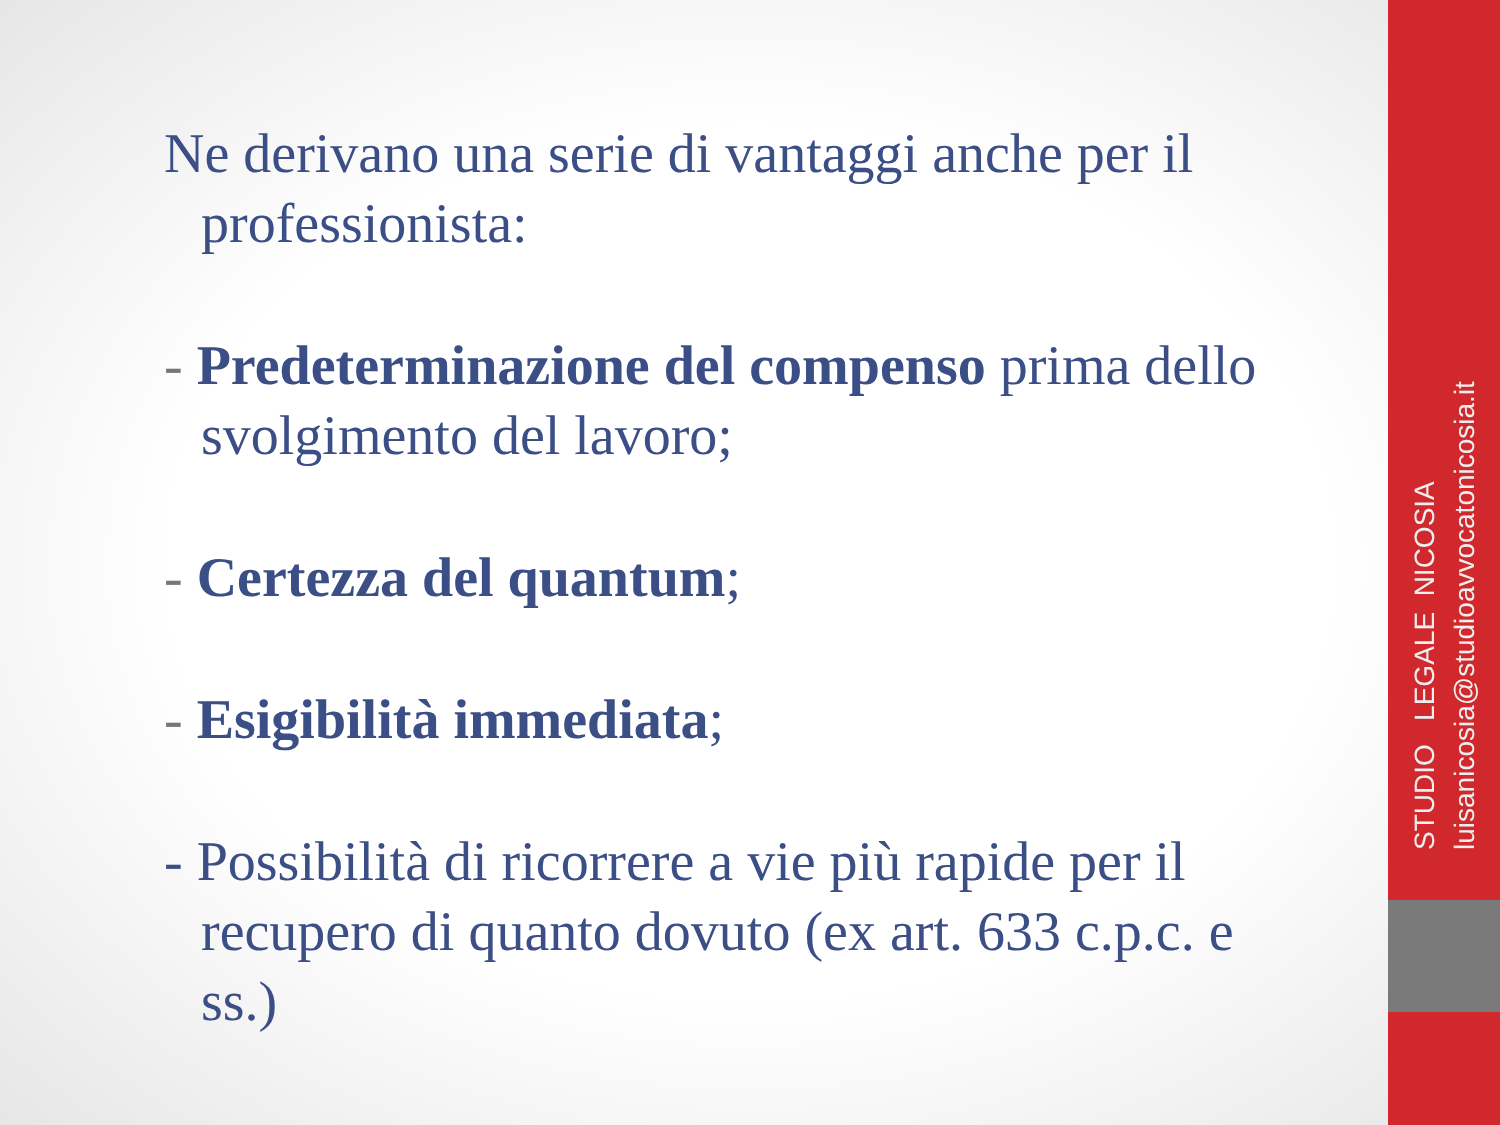Ne derivano una serie di vantaggi anche per il professionista:
- Predeterminazione del compenso prima dello svolgimento del lavoro;
- Certezza del quantum;
- Esigibilità immediata;
- Possibilità di ricorrere a vie più rapide per il recupero di quanto dovuto (ex art. 633 c.p.c. e ss.)
STUDIO LEGALE NICOSIA
luisanicosia@studioavvocatonicosia.it